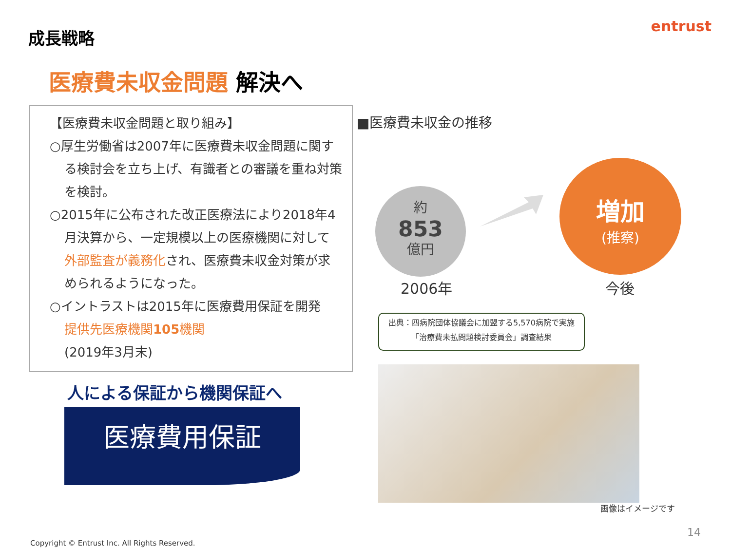成長戦略 entrust
医療費未収金問題 解決へ
【医療費未収金問題と取り組み】
○厚生労働省は2007年に医療費未収金問題に関する検討会を立ち上げ、有識者との審議を重ね対策を検討。
○2015年に公布された改正医療法により2018年4月決算から、一定規模以上の医療機関に対して外部監査が義務化され、医療費未収金対策が求められるようになった。
○イントラストは2015年に医療費用保証を開発
提供先医療機関105機関
(2019年3月末)
人による保証から機関保証へ
医療費用保証
■医療費未収金の推移
約
853
億円
増加
(推察)
2006年 今後
出典：四病院団体協議会に加盟する5,570病院で実施
「治療費未払問題検討委員会」調査結果
画像はイメージです
14
Copyright © Entrust Inc. All Rights Reserved.